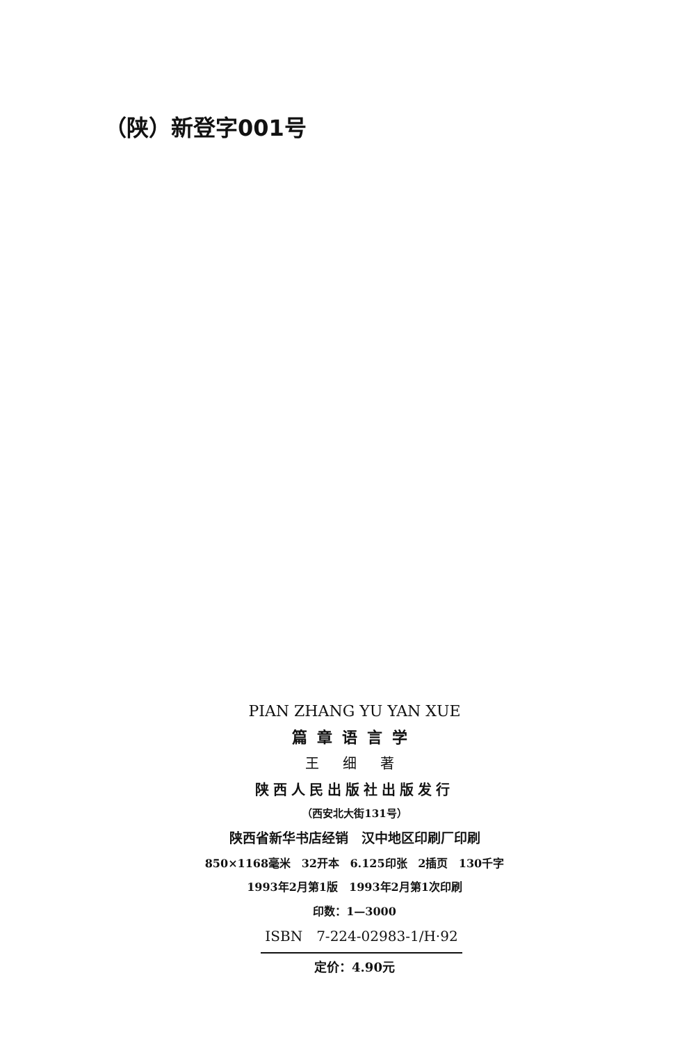（陕）新登字001号
PIAN ZHANG YU YAN XUE
篇章语言学
王 细 著
陕西人民出版社出版发行
（西安北大街131号）
陕西省新华书店经销　汉中地区印刷厂印刷
850×1168毫米 32开本 6.125印张 2插页 130千字
1993年2月第1版　1993年2月第1次印刷
印数：1—3000
ISBN　7-224-02983-1/H·92
定价：4.90元